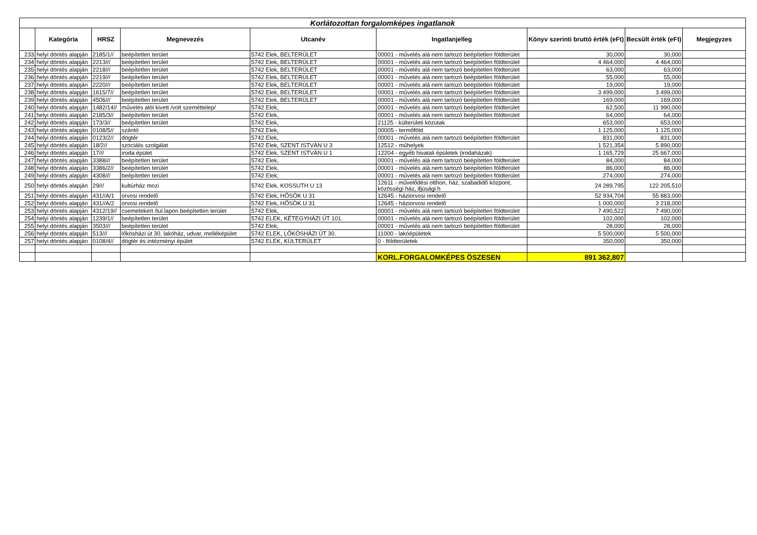| Korlátozottan forgalomképes ingatlanok | | | | | | | | |
| | Kategória | HRSZ | Megnevezés | Utcanév | Ingatlanjelleg | Könyv szerinti bruttó érték (eFt) | Becsült érték (eFt) | Megjegyzes |
| 233 | helyi döntés alapján | 2185/1// | beépítetlen terület | 5742 Elek, BELTERÜLET | 00001 - művelés alá nem tartozó beépítetlen földterület | 30,000 | 30,000 | |
| 234 | helyi döntés alapján | 2213/// | beépítetlen terület | 5742 Elek, BELTERÜLET | 00001 - művelés alá nem tartozó beépítetlen földterület | 4 464,000 | 4 464,000 | |
| 235 | helyi döntés alapján | 2218/// | beépítetlen terület | 5742 Elek, BELTERÜLET | 00001 - művelés alá nem tartozó beépítetlen földterület | 63,000 | 63,000 | |
| 236 | helyi döntés alapján | 2219/// | beépítetlen terület | 5742 Elek, BELTERÜLET | 00001 - művelés alá nem tartozó beépítetlen földterület | 55,000 | 55,000 | |
| 237 | helyi döntés alapján | 2220/// | beépítetlen terület | 5742 Elek, BELTERÜLET | 00001 - művelés alá nem tartozó beépítetlen földterület | 19,000 | 19,000 | |
| 238 | helyi döntés alapján | 1615/7// | beépítetlen terület | 5742 Elek, BELTERÜLET | 00001 - művelés alá nem tartozó beépítetlen földterület | 3 499,000 | 3 499,000 | |
| 239 | helyi döntés alapján | 4506/// | beépítetlen terület | 5742 Elek, BELTERÜLET | 00001 - művelés alá nem tartozó beépítetlen földterület | 169,000 | 169,000 | |
| 240 | helyi döntés alapján | 1482/14// | művelés alól kivett /volt szeméttelep/ | 5742 Elek, | 00001 - művelés alá nem tartozó beépítetlen földterület | 62,500 | 11 990,000 | |
| 241 | helyi döntés alapján | 2185/3// | beépítetlen terület | 5742 Elek, | 00001 - művelés alá nem tartozó beépítetlen földterület | 64,000 | 64,000 | |
| 242 | helyi döntés alapján | 173/3// | beépítetlen terület | 5742 Elek, | 21125 - külterületi közutak | 653,000 | 653,000 | |
| 243 | helyi döntés alapján | 0108/5// | szántó | 5742 Elek, | 00005 - termőföld | 1 125,000 | 1 125,000 | |
| 244 | helyi döntés alapján | 0123/2// | dögtér | 5742 Elek, | 00001 - művelés alá nem tartozó beépítetlen földterület | 831,000 | 831,000 | |
| 245 | helyi döntés alapján | 18/2// | szociális szolgálat | 5742 Elek, SZENT ISTVÁN U 3 | 12512 - műhelyek | 1 521,354 | 5 890,000 | |
| 246 | helyi döntés alapján | 17/// | iroda épület | 5742 Elek, SZENT ISTVÁN U 1 | 12204 - egyéb hivatali épületek (irodaházak) | 1 165,729 | 25 667,000 | |
| 247 | helyi döntés alapján | 3388/// | beépítetlen terület | 5742 Elek, | 00001 - művelés alá nem tartozó beépítetlen földterület | 84,000 | 84,000 | |
| 248 | helyi döntés alapján | 3386/2// | beépítetlen terület | 5742 Elek, | 00001 - művelés alá nem tartozó beépítetlen földterület | 86,000 | 86,000 | |
| 249 | helyi döntés alapján | 4308/// | beépítetlen terület | 5742 Elek, | 00001 - művelés alá nem tartozó beépítetlen földterület | 274,000 | 274,000 | |
| 250 | helyi döntés alapján | 29/// | kultúrház mozi | 5742 Elek, KOSSUTH U 13 | 12611 - művelődési otthon, ház, szabadidő központ, közösségi ház, ifjúsági h | 24 289,795 | 122 205,510 | |
| 251 | helyi döntés alapján | 431//A/1 | orvosi rendelő | 5742 Elek, HŐSÖK U 31 | 12645 - háziorvosi rendelő | 52 934,704 | 55 883,000 | |
| 252 | helyi döntés alapján | 431//A/2 | orvosi rendelő | 5742 Elek, HŐSÖK U 31 | 12645 - háziorvosi rendelő | 1 000,000 | 3 218,000 | |
| 253 | helyi döntés alapján | 4312/19// | csemetekert /tul.lapon beépítetlen terület | 5742 Elek, | 00001 - művelés alá nem tartozó beépítetlen földterület | 7 490,522 | 7 490,000 | |
| 254 | helyi döntés alapján | 1239/1// | beépítetlen terület | 5742 ELEK, KÉTEGYHÁZI ÚT 101. | 00001 - művelés alá nem tartozó beépítetlen földterület | 102,000 | 102,000 | |
| 255 | helyi döntés alapján | 3503/// | beépítetlen terület | 5742 Elek, | 00001 - művelés alá nem tartozó beépítetlen földterület | 28,000 | 28,000 | |
| 256 | helyi döntés alapján | 513/// | lőkösházi út 30. lakóház, udvar, melléképület | 5742 ELEK, LŐKÖSHÁZI ÚT 30. | 11000 - lakóépületek | 5 500,000 | 5 500,000 | |
| 257 | helyi döntés alapján | 0108/4// | dögtér és intézményi épület | 5742 ELEK, KÜLTERÜLET | 0 - földterületek | 350,000 | 350,000 | |
| | | | | | KORL.FORGALOMKÉPES ÖSZESEN | 891 362,807 | | |